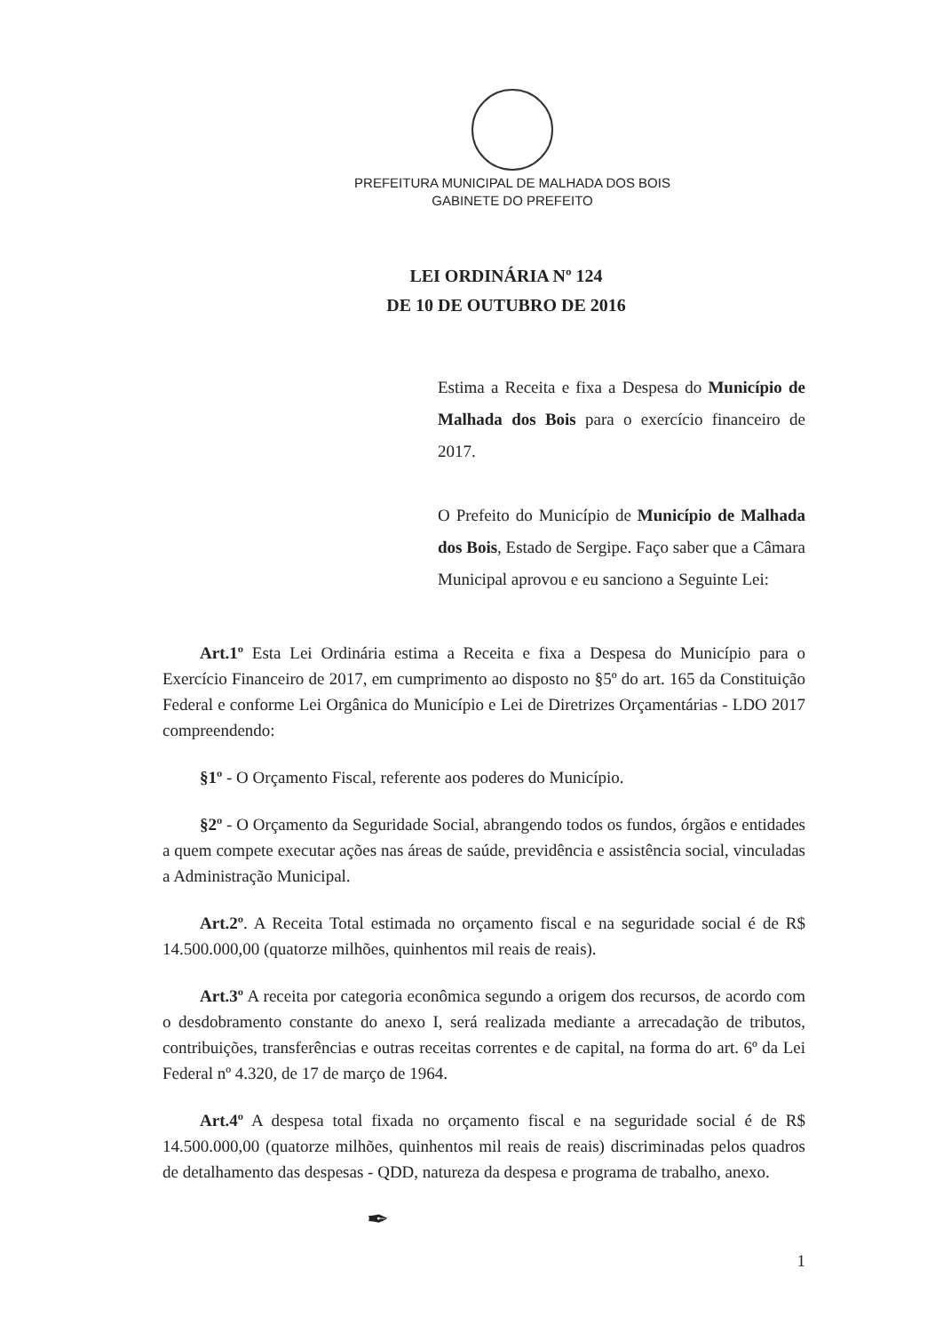PREFEITURA MUNICIPAL DE MALHADA DOS BOIS
GABINETE DO PREFEITO
LEI ORDINÁRIA Nº 124
DE 10 DE OUTUBRO DE 2016
Estima a Receita e fixa a Despesa do Município de Malhada dos Bois para o exercício financeiro de 2017.
O Prefeito do Município de Município de Malhada dos Bois, Estado de Sergipe. Faço saber que a Câmara Municipal aprovou e eu sanciono a Seguinte Lei:
Art.1º Esta Lei Ordinária estima a Receita e fixa a Despesa do Município para o Exercício Financeiro de 2017, em cumprimento ao disposto no §5º do art. 165 da Constituição Federal e conforme Lei Orgânica do Município e Lei de Diretrizes Orçamentárias - LDO 2017 compreendendo:
§1º - O Orçamento Fiscal, referente aos poderes do Município.
§2º - O Orçamento da Seguridade Social, abrangendo todos os fundos, órgãos e entidades a quem compete executar ações nas áreas de saúde, previdência e assistência social, vinculadas a Administração Municipal.
Art.2º. A Receita Total estimada no orçamento fiscal e na seguridade social é de R$ 14.500.000,00 (quatorze milhões, quinhentos mil reais de reais).
Art.3º A receita por categoria econômica segundo a origem dos recursos, de acordo com o desdobramento constante do anexo I, será realizada mediante a arrecadação de tributos, contribuições, transferências e outras receitas correntes e de capital, na forma do art. 6º da Lei Federal nº 4.320, de 17 de março de 1964.
Art.4º A despesa total fixada no orçamento fiscal e na seguridade social é de R$ 14.500.000,00 (quatorze milhões, quinhentos mil reais de reais) discriminadas pelos quadros de detalhamento das despesas - QDD, natureza da despesa e programa de trabalho, anexo.
✒
1